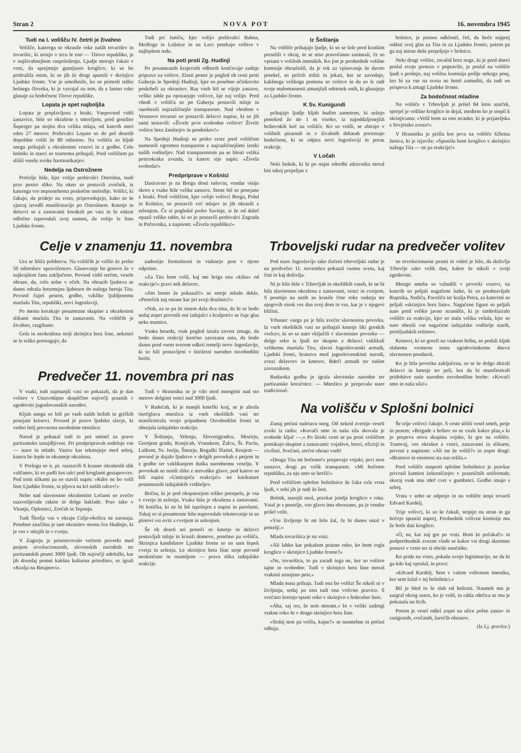Stran 2 N O V A P O T 16. novembra 1945
Tudi na I. volišču IV. četrti je živahno
Volišče, katerega so okrasile roke naših tovarišev in tovarišic, ki nosijo v srcu le eno — Titovo republiko, je v najživahnejšem razpoloženju. Ljudje morajo čakati v vrsti, da sprejmejo gumijasto kroglico, ki se bo pridružila onim, ki so jih že drugi spustili v skrinjico Ljudske fronte. Vse je umolknilo, ko so prinesli težko bolnega človeka, ki je vztrajal na tem, da z lastno roko glasuje za bodočnost Titove republike.
Lopata je spet najboljša
Lopata je preplavljena z letaki. Vsepovsod vidiš zastavice, hiše so okrašene s smrečjem, pred gostilno Šuperger pa stojita dva velika mlaja, od katerih meri eden 27 metrov. Prebivalci Lopate so do pol desetih dopoldne volili že 80 odstotno. Na volišča so kljub snegu prihajali z okrašenimi vozovi in z godbo. Celo bolniki in starci so trumoma prihajali. Pred voliščem pa slišiš vesele zvoke harmonikarjev.
Nedelja na Ostrožnem
Pročelje hiše, kjer volijo prebivalci Ostrožna, nudi prav pestro sliko. Na okno so postavili zvočnik, iz katerega vro neprenehoma poskočne melodije. Volilci, ki čakajo, da pridejo na vrsto, pripovedujejo, kako so še zjutraj izvedli manifestacijo po Ostrožnem. Kmetje in delavci so z zastavami korakali po vasi in še enkrat odločno izpovedali svoj namen, da volijo le listo Ljudske fronte.
Tudi pri Janiču, kjer volijo prebivalci Babna, Medloga in Ložnice in na Lavi potekajo volitve v najlepšem redu.
Na poti proti Zg. Hudinji
Po posameznih krajevnih odborih končavajo zadnje priprave za volitve. Zlasti pester je pogled ob cesti proti Gaberju in Spodnji Hudinji, kjer so posebno učinkovito poskrbeli za okrasitev. Raz vseh hiš se vijejo zastave, velike table pa opozarjajo volivce, kje naj volijo. Pred vhodi v volišča so po Gaberju postavili mlaje in razobesili najrazličnejše transparente. Nad vhodom v Vestnovo tovarno so postavili delavci napise, ki so jih sami sestavili: »Živele prve svobodne volitve! Živele volitve brez žandarjev in pendrekov!«
Na Spodnji Hudinji so preko ceste pred voliščem namestili ogromen transparent z najrazličnejšimi izreki naših voditeljev. Nad transparentom pa se blesti velika peterokraka zvezda, iz katere sije napis: »Živela svoboda!«
Predpriprave v Košnici
Dasiravno je na Bregu dosti ruševin, vendar visijo skoro z vsake hiše velike zastave. Stene hiš so posejane z letaki. Pred voliščem, kjer volijo volivci Brega, Polul in Košnice, so postavili več mlajev in jih okrasili z zelenjem. Če si pogledal preko Savinje, si že od daleč opazil veliko tablo, ki so jo postavili prebivalci Zagrada in Pečovnika, z napisom: »Živela republika!«
Iz Šoštanja
Na volišče prihajajo ljudje, ki so se šele pred kratkim preselili v okraj, in se niso pravočasno zanimali, če so vpisani v volilnih imenikih. Ko jim je predsednik volilne komisije obrazložil, da je rok za vpisovanje že davno potekel, so pričeli tožiti in jokati, ker se zavedajo, kakšnega velikega pomena so volitve in da so le radi svoje malomarnosti zmanjšali odstotek onih, ki glasujejo za Ljudsko fronto.
K Sv. Kunigundi
prihajajo ljudje kljub hudim zametom, ki sežejo ponekod že do 1 m visoko, iz najoddaljenejših hribovskih koč na volišče. Ko so volili, se zbirajo v volilnih pisarnah in v živahnih debatah pretresajo bodočnost, ki se odpira novi Jugoslaviji in poraz reakcije.
V Ločah
Neki bolnik, ki bi po nujni odredbi zdravnika moral biti takoj prepeljan v
bolnico, je prenos odklonil, češ, da hoče najprej oddati svoj glas za Tita in za Ljudsko fronto, potem pa ga naj mirne duše prepeljejo v bolnico.
Neki drugi volilec, invalid brez noge, ki je pred dnevi poslal svojo protezo v popravilo, je poslal na volišče ljudi s prošnjo, naj volilna komisija pošlje nekoga ponj, ker bi za vse na svetu ne hotel zamuditi, da tudi on prispeva k zmagi Ljudske fronte.
Za bodočnost mladine
Na volišče v Trbovljah je prišel 84 letni starček, sprejel je volilno kroglico in dejal, medtem ko je stopil k skrinjicama: »Volil bom za ono stranko, ki je prijateljska s Sovjetsko zvezo!«
V Hrastniku je prišla kot prva na volišče 62letna ženica, ki je izjavila: »Spustila bom kroglico v skrinjico našega Tita — ne pa reakcije!«
Celje v znamenju 11. novembra
Ura se bliža poldnevu. Na voliščih je volilo že preko 50 odstotkov upravičencev. Glasovanje bo gotovo že v najkrajšem času zaključeno. Povsod vidiš srečne, vesele obraze, da, celo solze v očeh. Na obrazih ljudstva se danes odraža brezmejna ljubezen do našega heroja Tita. Povsod čuješ pesem, godbo, vzklike ljubljenemu maršalu Titu, republiki, novi Jugoslaviji.
Po mestu korakajo posamezne skupine z okrašenimi slikami maršala Tita in zastavami. Na voliščih je živahno, razgibano.
Gola in neokrašena stoji skrinjica brez liste, nekateri se le težko premagajo, da
zadostijo formalnosti in vtaknejo pest v njeno odprtino.
»Za Tita bom volil, kaj me briga ona »kišta« od reakcije!« pravi nek delavec.
»Jim bomo že pokazali!« se smeje mlado dekle. »Peterček naj ostane kar pri svoji družinici!«
»Nak, za to pa že nisem dala dva sina, da bi se bodo sedaj zopet povrnili oni izdajalci s kraljem!« se čuje glas neke mamice.
Vsaka beseda, vsak pogled izraža zavest zmage, da bodo danes reakciji končno zavezana usta, da bodo danes pred vsem svetom odkrti temelji nove Jugoslavije, ki so bili postavljeni v štiriletni narodno osvobodilni borbi.
Predvečer 11. novembra pri nas
V vsaki, tudi najmanjši vasi so pokazali, da je dan volitev v Ustavodajno skupščino največji praznik v zgodovini jugoslovanskih narodov.
Kljub snegu so bili po vseh naših hribih in gričkih posejani kresovi. Povsod je pravo ljudsko slavje, ki vedno bolj prevzema navdušene množice.
Narod je pokazal tudi to pot smisel za pravo partizansko iznajdljivost. Pri predpripravah sodeluje vse — staro in mlado. Vasice kar tekmujejo med seboj, katera bo lepše in okusneje okrašena.
V Prelogu so n. pr. razstavili 6 krasno okrašenih slik vaščanov, ki so padli kot talci pod kroglami gestapovcev. Pod temi slikami pa so stavili napis: »Kdor ne bo volil liste Ljudske fronte, ta pljuva na kri naših talcev!«
Nebo nad slavnostno okrašenimi Ločami so zvečer razsvetljevale rakete in dolge baklade. Prav tako v Vitanju, Oplotnici, Zrečah in Tepanju.
Tudi Škofja vas v okraju Celje-okolica ne zaostaja. Posebno značilna je tam okrasitev mostu čez Hudinjo, ki je ves v mlajih in v cvetju.
V Zagorju je prisostvovalo večerni povorki med petjem revolucionarnih, slovenskih narodnih ter partizanskih pesmi 3000 ljudi. Ob največji udeležbi, kar jih dosedaj pomni kakšna kulturna prireditev, so igrali »Kralja na Betajnovi«.
Tudi v Hrastniku se je vilo med mnogimi nad sto metrov dolgimi venci nad 3000 ljudi.
V Radečah, ki je manjši kmečki kraj, se je zbrala tisočglava množica iz vseh okoliških vasi ter manifestirala svojo pripadnost Osvobodilni fronti in obsojala izdajalsko reakcijo.
V Šoštanju, Velenju, Slovenjgradcu, Mozirju, Gornjem gradu, Konjicah, Vranskem, Žalcu, Št. Pavlu, Laškem, Sv. Juriju, Šmarju, Rogaški Slatini, Kozjem — povsod je dajalo ljudstvo v dolgih povorkah s petjem in z godbo ter vzklikanjem duška narodnemu veselju. V povorkah so nosili slike z mrtvaško glavo, pod katero so bili napisi »Umirajoča reakcija!« ter karikature posameznih izdajalskih voditeljev.
Bočna, ki je pod okupatorjem toliko pretrpela, je vsa v cvetju in zelenju. Vsaka hiša je okrašena z zastavami. Ni kotička, ki ne bi bil izpolnjen z napisi in parolami. Tukaj so si posamezne hiše napovedale tekmovanje in so plotovi vsi oviti s cvetjem in zelenjem.
Še ob deseti uri ponoči so kmetje in delavci postavljali mlaje in krasili domove, posebno pa volišča. Skrinjica kandidatov Ljudske fronte so en sam šopek cvetja in zelenja. Le skrinjice brez liste stoje povsod neokinčane in osamljene — prava slika izdajalske reakcije.
Trboveljski rudar na predvečer volitev
Pod staro Jugoslavijo tako tlačeni trboveljski rudar je na predvečer 11. novembra pokazal vsemu svetu, kaj čuti in kaj doživlja.
Ni je bilo hiše v Trbovljah in okoliških vaseh, ki ne bi bila slavnostno okrašena z zastavami, venci in cvetjem. S pesmijo na ustih so krasile črne roke rudarja ter njegovih otrok ves dan svoj dom in vse, kar je v njegovi bližini.
Vrhunec vsega pa je bila zvečer slavnostna povorka. Iz vseh okoliških vasi so prihajali kmetje liki gorskih vrelcev, ki so se nato vključili v slavnostno povorko — dolgo reko iz ljudi ter skupno z delavci vzklikali velikemu maršalu Titu, slavni Jugoslovanski armadi, Ljudski fronti, bratstvu med jugoslovanskimi narodi, zvezi delavcev in kmetov, Rdeči armadi ter našim zaveznikom.
Rudarska godba je igrala slovenske narodne ter partizanske koračnice. — Množica je prepevala stare tradicional-
ne revolucionarne pesmi in videti je bilo, da doživlja Trbovlje tako velik dan, kakor še nikoli v svoji zgodovini.
Mnogo smeha so vzbudili v povorki vozovi, na katerih so peljali nagačene lutke, ki so predstavljale Rupnika, Nediča, Paveliča ter kralja Petra, za katerimi so peljali »skrinjico brez liste«. Nagačene figure so peljali nato pred veliko javno stranišče, ki je simboliziralo volišče za reakcijo, kjer so stala velika vešala, kjer so nato obesili vse nagačene izdajalske voditelje starih, protiljudskih režimov.
Kresovi, ki so goreli na vsakem hribu, so podali kljub slabemu vremenu temu zgodovinskemu dnevu slavnosten poudarek.
Ko je bila povorka zaključena, so se še dolgo zbirali delavci in kmetje ter peli, kot da bi manifestirali pridobitve naše narodno osvobodilne borbe: »Kovači smo in naša sila!«
Na volišču v Splošni bolnici
Zunaj počasi naletava sneg. Od nekod zvenijo veseli zvoki iz radia: »Kovači smo in naša sila skovala je svobode ključ —.« Po široki cesti se pa proti voliščem pomikajo skupine z zastavami: vojaštvo, borci, oficirji in civilisti. Svečani, srečni obrazi vseh!
»Druga Tita mi hočemo!« prepevajo vojaki; prvi nosi zastavo, drugi pa velik transparent. »Mi hočemo republiku, za nju smo se borili!«
Pred voliščem splošne bolnišnice že čaka cela vrsta ljudi, v sobi jih je tudi že šest.
Bolnik, starejši mož, pravkar jemlje kroglico v roke. Vstal je s postelje, vso glavo ima obvezano, pa je vendar prišel volit.
»Vse življenje bi mi bilo žal, če bi danes ostal v postelji.«
Mlada tovarišica je na vrsti.
»Ali lahko kar pokažem prazno roko, ko bom vrgla kroglico v skrinjico Ljudske fronte?«
»Ne, tovarišica, to pa zaradi tega ne, ker so volitve tajne in svobodne. Tudi v skrinjico brez liste moraš vtakniti stisnjeno pest.«
Mlada nuna prihaja. Tudi ona bo volila! Še nikoli ni v življenju, sedaj pa ima tudi ona volivno pravico. S svečano kretnjo spusti roko v skrinjico s federalno listo.
»Aha, saj res, še sem moram.« In v veliki zadregi vtakne roko še v drugo skrinjico brez liste.
»Sedaj sem pa volila, kajne?« se nasmehne in počasi odhaja.
Še trije volivci čakajo. S ceste slišiš vesel smeh, petje in pesem: »Brigade s hribov so se vsule kakor plaz,« ki jo prepeva nova skupina vojske, ki gre na volišče. Tramvaj, ves okrašen z venci, zastavami in slikami, privozi z napisom: »Ali ste že volili?« in zopet drugi: »Bratstvo in enotnost sta nas rešila.«
Pred volišče nasproti splošne bolnišnice je pravkar privozil kamion železničarjev v prazničnih uniformah; skoraj vsak ima rdeč cvet v gumbnici. Godbo imajo s seboj.
Vrata v sobo se odprejo in na volišče stopi tovariš Edvard Kardelj.
Trije volivci, ki so še čakali, stopijo na stran in ga hočejo spustiti naprej. Predsednik volivne komisije mu že hoče dati kroglico.
»O, ne, kar naj gre po vrsti. Bom že počakal!« in podpredsednik zvezne vlade se kakor vsi drugi skromno postavi v vrsto ter si obriše naočnike.
Ko pride na vrsto, pokaže svojo legitimacijo, ne da bi ga kdo kaj vprašal, in pravi:
»Edvard Kardelj. Sem v vašem volivnem imeniku, ker sem ležal v tej bolnišnici.«
Bil je bled in še slab od bolezni. Nasmeh mu je zaigral okrog usten, ko je volil, in rahla rdečica se mu je pokazala na licih.
Potem je vesel odšel zopet na ulice polne zastav in razigranih, svečanih, žarečih obrazov.
(Iz Lj. pravice.)